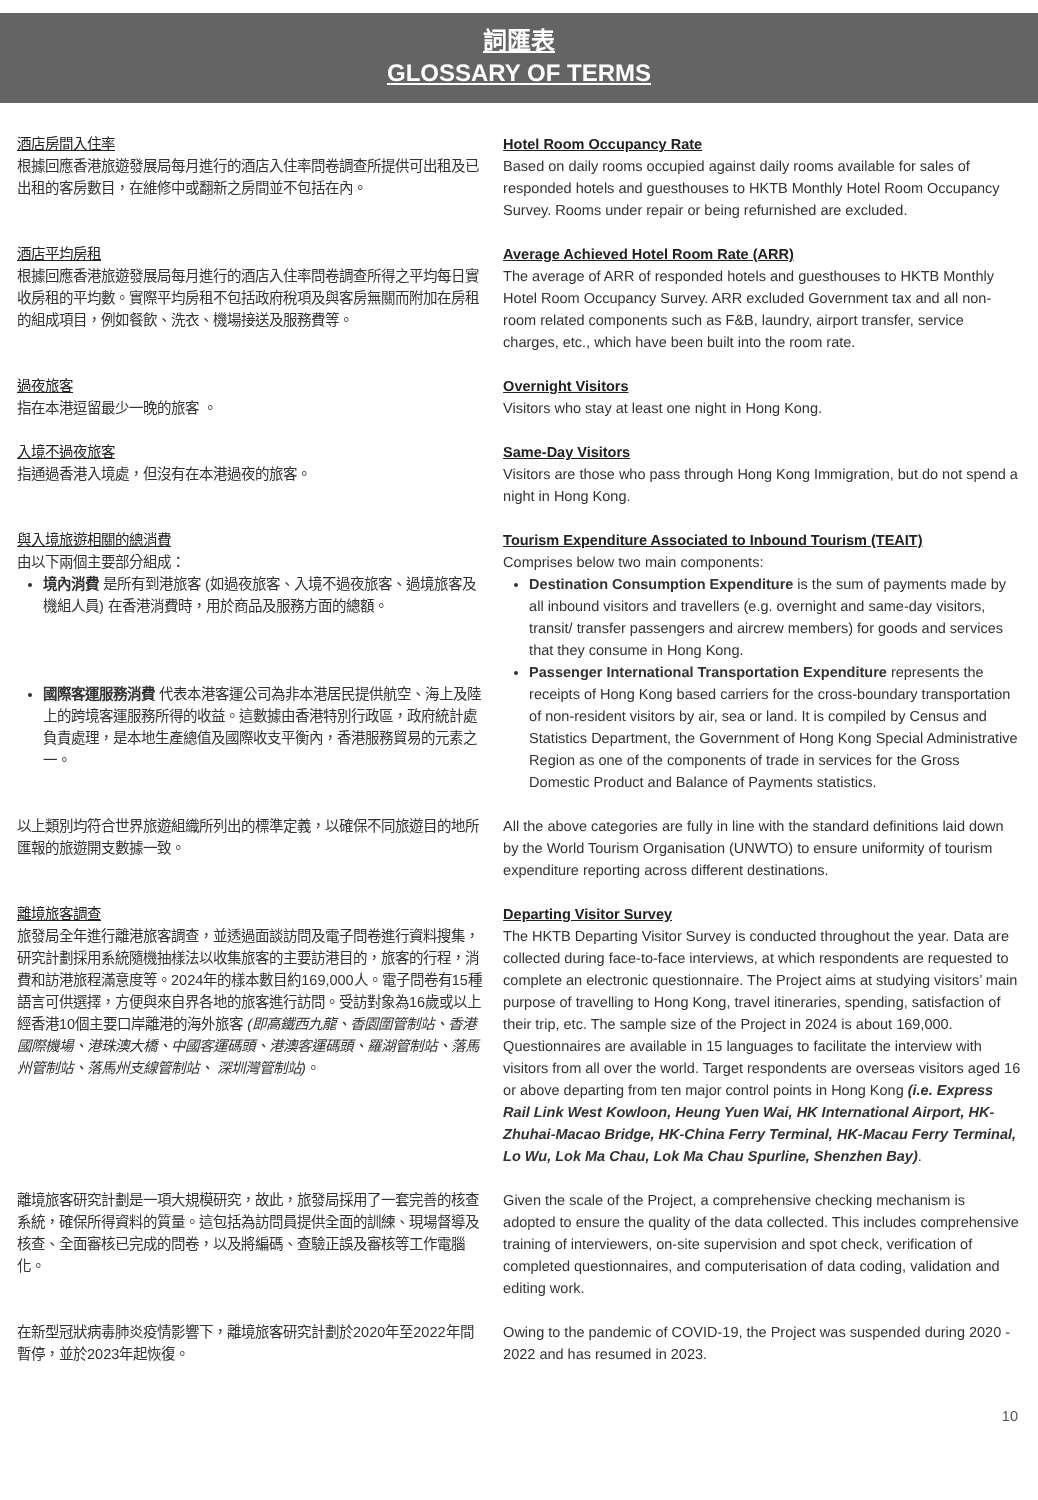詞匯表
GLOSSARY OF TERMS
酒店房間入住率
根據回應香港旅遊發展局每月進行的酒店入住率問卷調查所提供可出租及已出租的客房數目，在維修中或翻新之房間並不包括在內。
Hotel Room Occupancy Rate
Based on daily rooms occupied against daily rooms available for sales of responded hotels and guesthouses to HKTB Monthly Hotel Room Occupancy Survey. Rooms under repair or being refurnished are excluded.
酒店平均房租
根據回應香港旅遊發展局每月進行的酒店入住率問卷調查所得之平均每日實收房租的平均數。實際平均房租不包括政府稅項及與客房無關而附加在房租的組成項目，例如餐飲、洗衣、機場接送及服務費等。
Average Achieved Hotel Room Rate (ARR)
The average of ARR of responded hotels and guesthouses to HKTB Monthly Hotel Room Occupancy Survey. ARR excluded Government tax and all non-room related components such as F&B, laundry, airport transfer, service charges, etc., which have been built into the room rate.
過夜旅客
指在本港逗留最少一晚的旅客 。
Overnight Visitors
Visitors who stay at least one night in Hong Kong.
入境不過夜旅客
指通過香港入境處，但沒有在本港過夜的旅客。
Same-Day Visitors
Visitors are those who pass through Hong Kong Immigration, but do not spend a night in Hong Kong.
與入境旅遊相關的總消費
由以下兩個主要部分組成：
境內消費 是所有到港旅客 (如過夜旅客、入境不過夜旅客、過境旅客及機組人員) 在香港消費時，用於商品及服務方面的總額。
國際客運服務消費 代表本港客運公司為非本港居民提供航空、海上及陸上的跨境客運服務所得的收益。這數據由香港特別行政區，政府統計處負責處理，是本地生產總值及國際收支平衡內，香港服務貿易的元素之一。
Tourism Expenditure Associated to Inbound Tourism (TEAIT)
Comprises below two main components:
Destination Consumption Expenditure is the sum of payments made by all inbound visitors and travellers (e.g. overnight and same-day visitors, transit/ transfer passengers and aircrew members) for goods and services that they consume in Hong Kong.
Passenger International Transportation Expenditure represents the receipts of Hong Kong based carriers for the cross-boundary transportation of non-resident visitors by air, sea or land. It is compiled by Census and Statistics Department, the Government of Hong Kong Special Administrative Region as one of the components of trade in services for the Gross Domestic Product and Balance of Payments statistics.
以上類別均符合世界旅遊組織所列出的標準定義，以確保不同旅遊目的地所匯報的旅遊開支數據一致。
All the above categories are fully in line with the standard definitions laid down by the World Tourism Organisation (UNWTO) to ensure uniformity of tourism expenditure reporting across different destinations.
離境旅客調查
旅發局全年進行離港旅客調查，並透過面談訪問及電子問卷進行資料搜集，研究計劃採用系統隨機抽樣法以收集旅客的主要訪港目的，旅客的行程，消費和訪港旅程滿意度等。2024年的樣本數目約169,000人。電子問卷有15種語言可供選擇，方便與來自界各地的旅客進行訪問。受訪對象為16歲或以上經香港10個主要口岸離港的海外旅客 (即高鐵西九龍、香園圍管制站、香港國際機場、港珠澳大橋、中國客運碼頭、港澳客運碼頭、羅湖管制站、落馬州管制站、落馬州支線管制站、 深圳灣管制站)。
Departing Visitor Survey
The HKTB Departing Visitor Survey is conducted throughout the year. Data are collected during face-to-face interviews, at which respondents are requested to complete an electronic questionnaire. The Project aims at studying visitors’ main purpose of travelling to Hong Kong, travel itineraries, spending, satisfaction of their trip, etc. The sample size of the Project in 2024 is about 169,000. Questionnaires are available in 15 languages to facilitate the interview with visitors from all over the world. Target respondents are overseas visitors aged 16 or above departing from ten major control points in Hong Kong (i.e. Express Rail Link West Kowloon, Heung Yuen Wai, HK International Airport, HK-Zhuhai-Macao Bridge, HK-China Ferry Terminal, HK-Macau Ferry Terminal, Lo Wu, Lok Ma Chau, Lok Ma Chau Spurline, Shenzhen Bay).
離境旅客研究計劃是一項大規模研究，故此，旅發局採用了一套完善的核查系統，確保所得資料的質量。這包括為訪問員提供全面的訓練、現場督導及核查、全面審核已完成的問卷，以及將編碼、查驗正誤及審核等工作電腦化。
Given the scale of the Project, a comprehensive checking mechanism is adopted to ensure the quality of the data collected. This includes comprehensive training of interviewers, on-site supervision and spot check, verification of completed questionnaires, and computerisation of data coding, validation and editing work.
在新型冠狀病毒肺炎疫情影響下，離境旅客研究計劃於2020年至2022年間暫停，並於2023年起恢復。
Owing to the pandemic of COVID-19, the Project was suspended during 2020 - 2022 and has resumed in 2023.
10